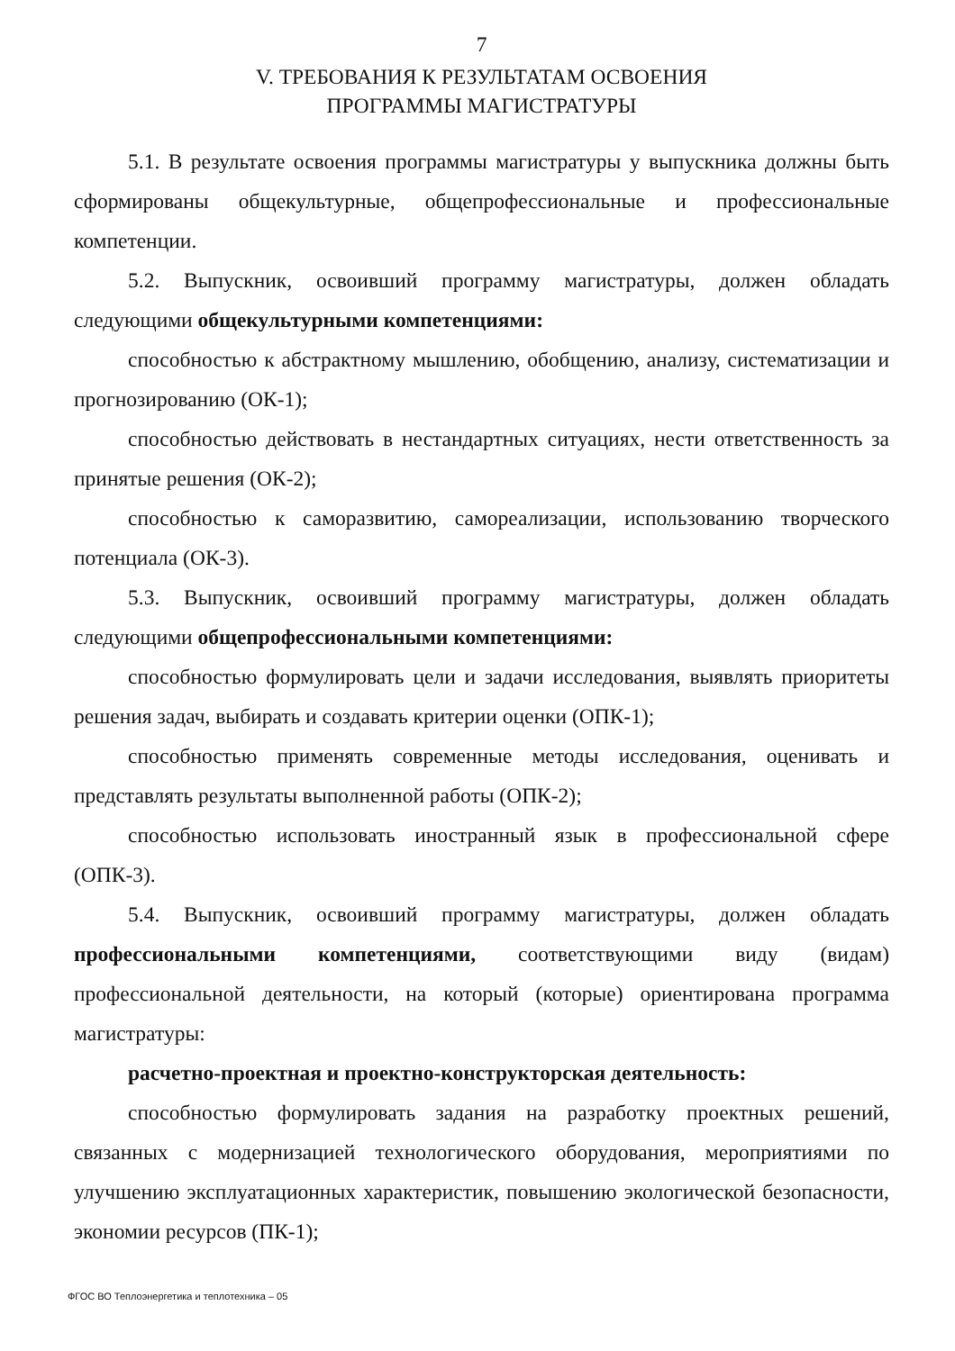7
V. ТРЕБОВАНИЯ К РЕЗУЛЬТАТАМ ОСВОЕНИЯ
ПРОГРАММЫ МАГИСТРАТУРЫ
5.1. В результате освоения программы магистратуры у выпускника должны быть сформированы общекультурные, общепрофессиональные и профессиональные компетенции.
5.2. Выпускник, освоивший программу магистратуры, должен обладать следующими общекультурными компетенциями:
способностью к абстрактному мышлению, обобщению, анализу, систематизации и прогнозированию (ОК-1);
способностью действовать в нестандартных ситуациях, нести ответственность за принятые решения (ОК-2);
способностью к саморазвитию, самореализации, использованию творческого потенциала (ОК-3).
5.3. Выпускник, освоивший программу магистратуры, должен обладать следующими общепрофессиональными компетенциями:
способностью формулировать цели и задачи исследования, выявлять приоритеты решения задач, выбирать и создавать критерии оценки (ОПК-1);
способностью применять современные методы исследования, оценивать и представлять результаты выполненной работы (ОПК-2);
способностью использовать иностранный язык в профессиональной сфере (ОПК-3).
5.4. Выпускник, освоивший программу магистратуры, должен обладать профессиональными компетенциями, соответствующими виду (видам) профессиональной деятельности, на который (которые) ориентирована программа магистратуры:
расчетно-проектная и проектно-конструкторская деятельность:
способностью формулировать задания на разработку проектных решений, связанных с модернизацией технологического оборудования, мероприятиями по улучшению эксплуатационных характеристик, повышению экологической безопасности, экономии ресурсов (ПК-1);
ФГОС ВО Теплоэнергетика и теплотехника – 05